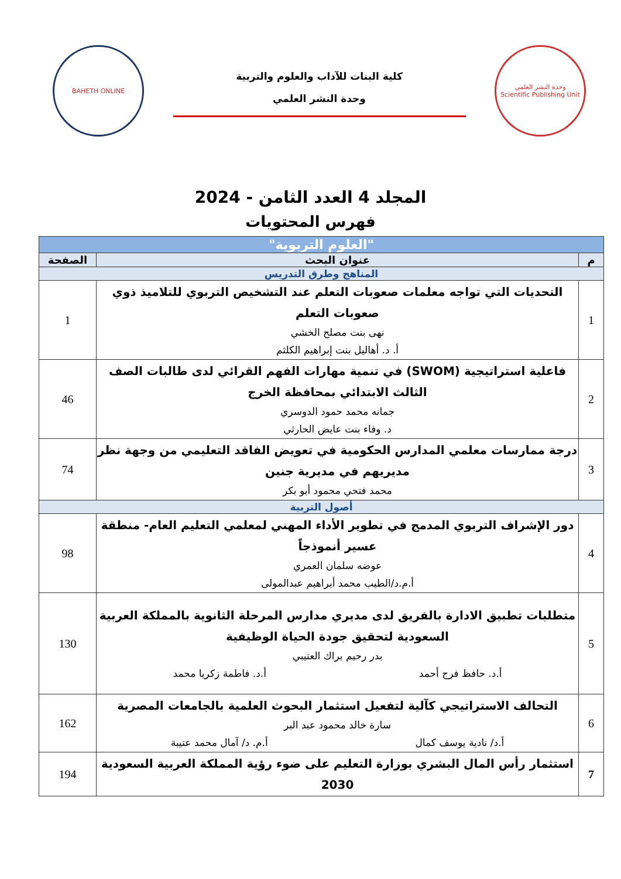وحدة النشر العلمي
Scientific Publishing Unit
كلية البنات للآداب والعلوم والتربية
وحدة النشر العلمي
BAHETH ONLINE
المجلد 4 العدد الثامن - 2024
فهرس المحتويات
| "العلوم التربوية" | | |
| م | عنوان البحث | الصفحة |
| المناهج وطرق التدريس | | |
| 1 | التحديات التي تواجه معلمات صعوبات التعلم عند التشخيص التربوي للتلاميذ ذوي صعوبات التعلم نهى بنت مصلح الخشي أ. د. أهاليل بنت إبراهيم الكلثم | 1 |
| 2 | فاعلية استراتيجية (SWOM) في تنمية مهارات الفهم القرائي لدى طالبات الصف الثالث الابتدائي بمحافظة الخرج جمانه محمد حمود الدوسري د. وفاء بنت عايض الحارثي | 46 |
| 3 | درجة ممارسات معلمي المدارس الحكومية في تعويض الفاقد التعليمي من وجهة نظر مديريهم في مديرية جنين محمد فتحي محمود أبو بكر | 74 |
| أصول التربية | | |
| 4 | دور الإشراف التربوي المدمج في تطوير الأداء المهني لمعلمي التعليم العام- منطقة عسير أنموذجاً عوضه سلمان العمري أ.م.د/الطيب محمد أبراهيم عبدالمولى | 98 |
| 5 | متطلبات تطبيق الادارة بالفريق لدى مديري مدارس المرحلة الثانوية بالمملكة العربية السعودية لتحقيق جودة الحياة الوظيفية بدر رحيم براك العتيبي أ.د. حافظ فرج أحمد أ.د. فاطمة زكريا محمد | 130 |
| 6 | التحالف الاستراتيجي كآلية لتفعيل استثمار البحوث العلمية بالجامعات المصرية سارة خالد محمود عبد البر أ.د/ نادية يوسف كمال أ.م. د/ آمال محمد عتيبة | 162 |
| 7 | استثمار رأس المال البشري بوزارة التعليم على ضوء رؤية المملكة العربية السعودية 2030 | 194 |